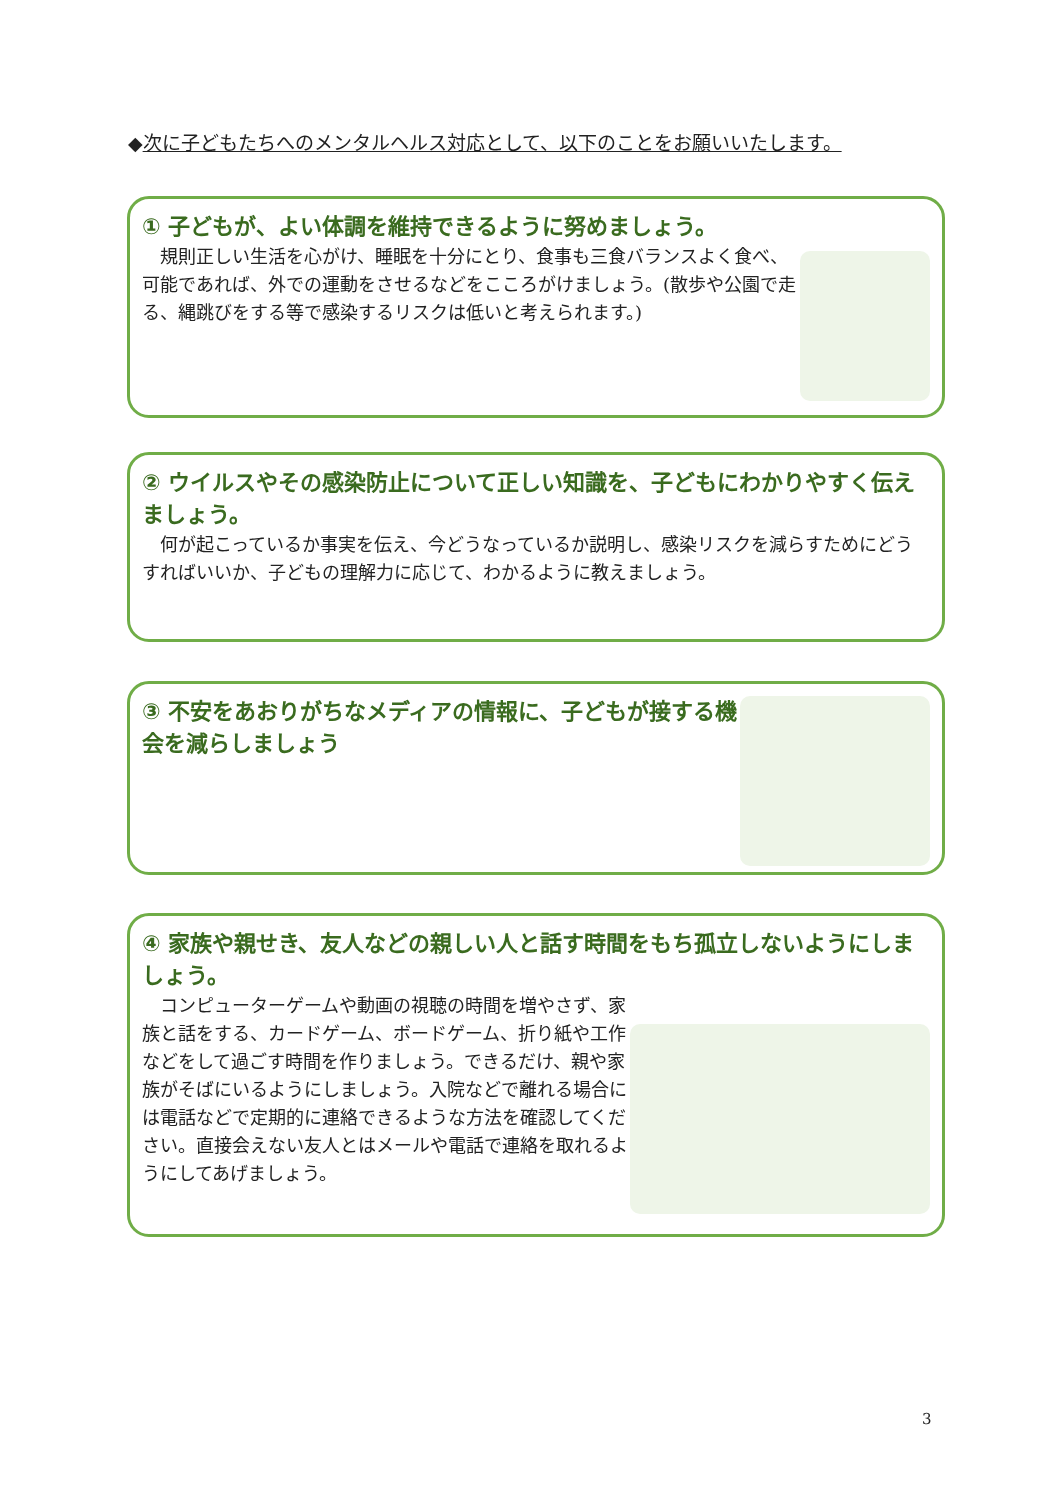◆次に子どもたちへのメンタルヘルス対応として、以下のことをお願いいたします。
① 子どもが、よい体調を維持できるように努めましょう。
　規則正しい生活を心がけ、睡眠を十分にとり、食事も三食バランスよく食べ、可能であれば、外での運動をさせるなどをこころがけましょう。(散歩や公園で走る、縄跳びをする等で感染するリスクは低いと考えられます。)
② ウイルスやその感染防止について正しい知識を、子どもにわかりやすく伝えましょう。
　何が起こっているか事実を伝え、今どうなっているか説明し、感染リスクを減らすためにどうすればいいか、子どもの理解力に応じて、わかるように教えましょう。
③ 不安をあおりがちなメディアの情報に、子どもが接する機会を減らしましょう
④ 家族や親せき、友人などの親しい人と話す時間をもち孤立しないようにしましょう。
　コンピューターゲームや動画の視聴の時間を増やさず、家族と話をする、カードゲーム、ボードゲーム、折り紙や工作などをして過ごす時間を作りましょう。できるだけ、親や家族がそばにいるようにしましょう。入院などで離れる場合には電話などで定期的に連絡できるような方法を確認してください。直接会えない友人とはメールや電話で連絡を取れるようにしてあげましょう。
3